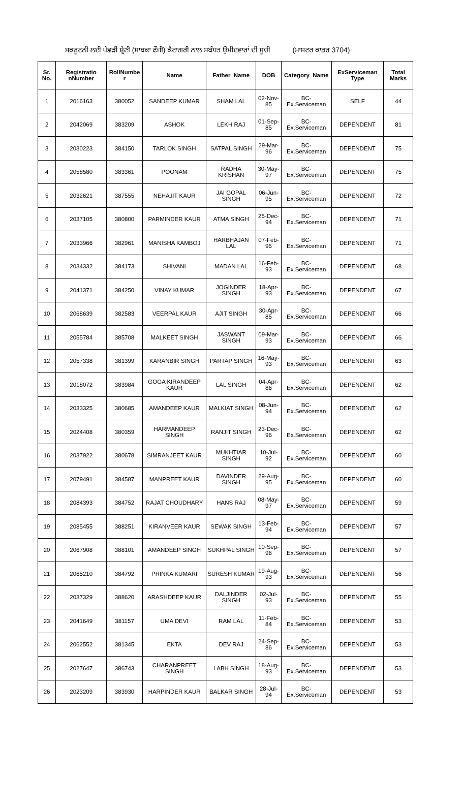ਸਕਰੂਟਨੀ ਲਈ ਪੱਛੜੀ ਸ਼੍ਰੇਣੀ (ਸਾਬਕਾ ਫੌਜੀ) ਕੈਟਾਗਰੀ ਨਾਲ ਸਬੰਧਤ ਉਮੀਦਵਾਰਾਂ ਦੀ ਸੂਚੀ (ਮਾਸਟਰ ਕਾਡਰ 3704)
| Sr. No. | Registratio nNumber | RollNumbe r | Name | Father_Name | DOB | Category_Name | ExServiceman Type | Total Marks |
| --- | --- | --- | --- | --- | --- | --- | --- | --- |
| 1 | 2016163 | 380052 | SANDEEP KUMAR | SHAM LAL | 02-Nov-85 | BC-Ex.Serviceman | SELF | 44 |
| 2 | 2042069 | 383209 | ASHOK | LEKH RAJ | 01-Sep-85 | BC-Ex.Serviceman | DEPENDENT | 81 |
| 3 | 2030223 | 384150 | TARLOK SINGH | SATPAL SINGH | 29-Mar-96 | BC-Ex.Serviceman | DEPENDENT | 75 |
| 4 | 2058580 | 383361 | POONAM | RADHA KRISHAN | 30-May-97 | BC-Ex.Serviceman | DEPENDENT | 75 |
| 5 | 2032621 | 387555 | NEHAJIT KAUR | JAI GOPAL SINGH | 06-Jun-95 | BC-Ex.Serviceman | DEPENDENT | 72 |
| 6 | 2037105 | 380800 | PARMINDER KAUR | ATMA SINGH | 25-Dec-94 | BC-Ex.Serviceman | DEPENDENT | 71 |
| 7 | 2033966 | 382961 | MANISHA KAMBOJ | HARBHAJAN LAL | 07-Feb-95 | BC-Ex.Serviceman | DEPENDENT | 71 |
| 8 | 2034332 | 384173 | SHIVANI | MADAN LAL | 16-Feb-93 | BC-Ex.Serviceman | DEPENDENT | 68 |
| 9 | 2041371 | 384250 | VINAY KUMAR | JOGINDER SINGH | 18-Apr-93 | BC-Ex.Serviceman | DEPENDENT | 67 |
| 10 | 2068639 | 382583 | VEERPAL KAUR | AJIT SINGH | 30-Apr-85 | BC-Ex.Serviceman | DEPENDENT | 66 |
| 11 | 2055784 | 385708 | MALKEET SINGH | JASWANT SINGH | 09-Mar-93 | BC-Ex.Serviceman | DEPENDENT | 66 |
| 12 | 2057338 | 381399 | KARANBIR SINGH | PARTAP SINGH | 16-May-93 | BC-Ex.Serviceman | DEPENDENT | 63 |
| 13 | 2018072 | 383984 | GOGA KIRANDEEP KAUR | LAL SINGH | 04-Apr-86 | BC-Ex.Serviceman | DEPENDENT | 62 |
| 14 | 2033325 | 380685 | AMANDEEP KAUR | MALKIAT SINGH | 08-Jun-94 | BC-Ex.Serviceman | DEPENDENT | 62 |
| 15 | 2024408 | 380359 | HARMANDEEP SINGH | RANJIT SINGH | 23-Dec-96 | BC-Ex.Serviceman | DEPENDENT | 62 |
| 16 | 2037922 | 380678 | SIMRANJEET KAUR | MUKHTIAR SINGH | 10-Jul-92 | BC-Ex.Serviceman | DEPENDENT | 60 |
| 17 | 2079491 | 384587 | MANPREET KAUR | DAVINDER SINGH | 29-Aug-95 | BC-Ex.Serviceman | DEPENDENT | 60 |
| 18 | 2084393 | 384752 | RAJAT CHOUDHARY | HANS RAJ | 08-May-97 | BC-Ex.Serviceman | DEPENDENT | 59 |
| 19 | 2085455 | 388251 | KIRANVEER KAUR | SEWAK SINGH | 13-Feb-94 | BC-Ex.Serviceman | DEPENDENT | 57 |
| 20 | 2067908 | 388101 | AMANDEEP SINGH | SUKHPAL SINGH | 10-Sep-96 | BC-Ex.Serviceman | DEPENDENT | 57 |
| 21 | 2065210 | 384792 | PRINKA KUMARI | SURESH KUMAR | 19-Aug-93 | BC-Ex.Serviceman | DEPENDENT | 56 |
| 22 | 2037329 | 388620 | ARASHDEEP KAUR | DALJINDER SINGH | 02-Jul-93 | BC-Ex.Serviceman | DEPENDENT | 55 |
| 23 | 2041649 | 381157 | UMA DEVI | RAM LAL | 11-Feb-84 | BC-Ex.Serviceman | DEPENDENT | 53 |
| 24 | 2062552 | 381345 | EKTA | DEV RAJ | 24-Sep-86 | BC-Ex.Serviceman | DEPENDENT | 53 |
| 25 | 2027647 | 386743 | CHARANPREET SINGH | LABH SINGH | 18-Aug-93 | BC-Ex.Serviceman | DEPENDENT | 53 |
| 26 | 2023209 | 383930 | HARPINDER KAUR | BALKAR SINGH | 28-Jul-94 | BC-Ex.Serviceman | DEPENDENT | 53 |